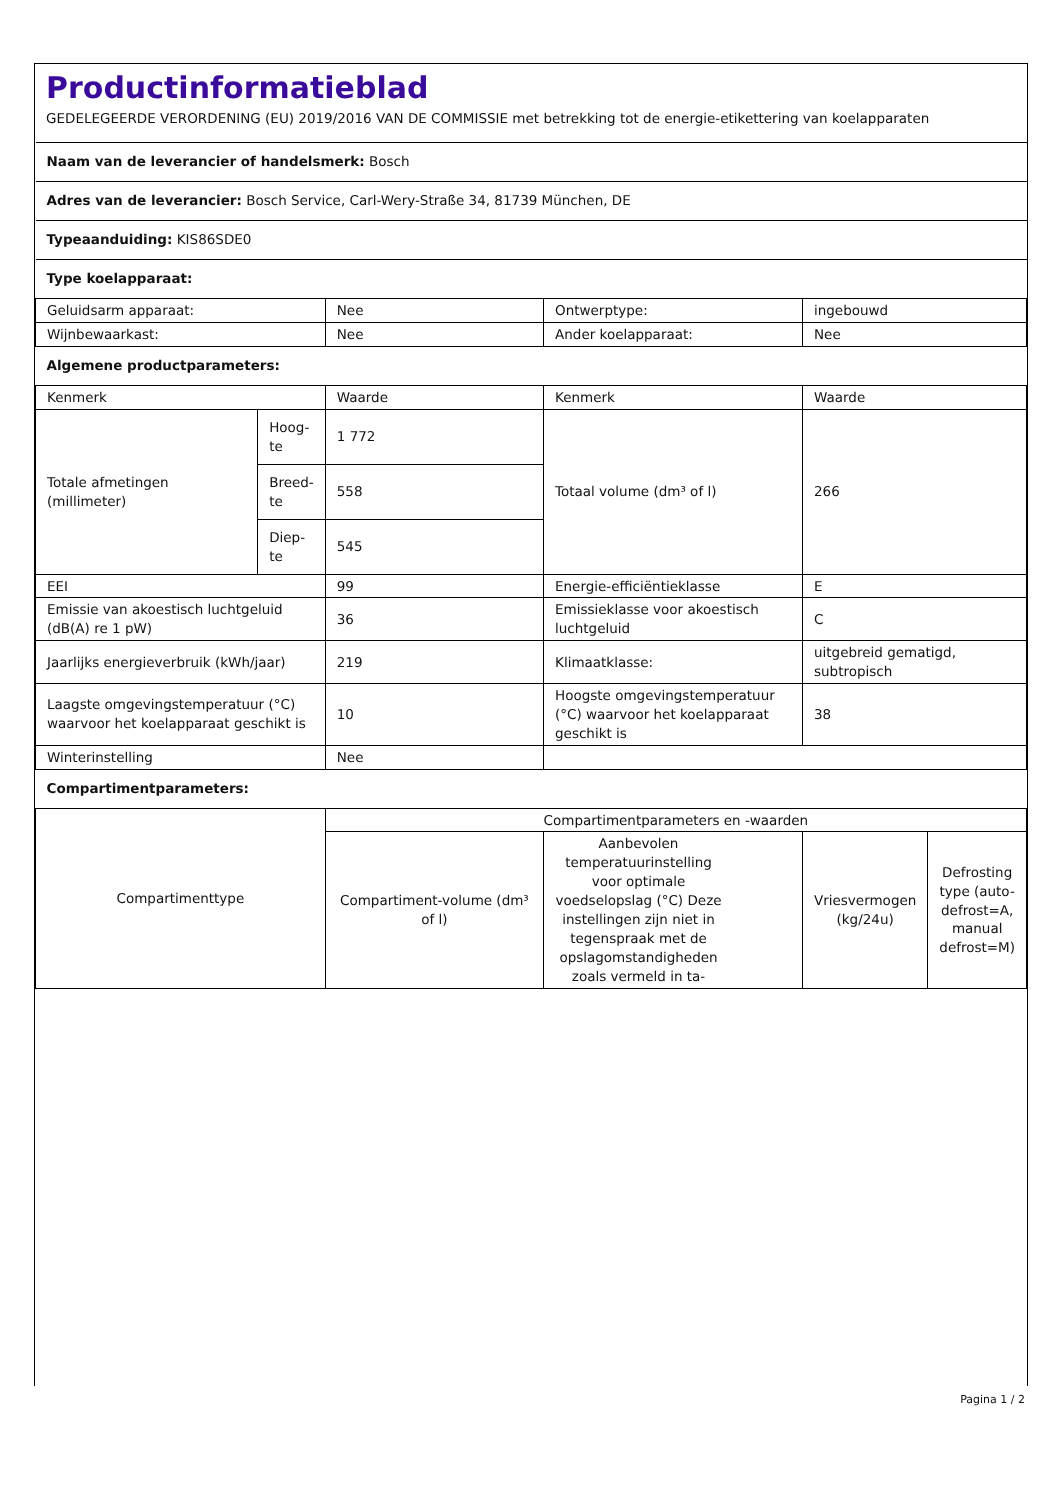Productinformatieblad
GEDELEGEERDE VERORDENING (EU) 2019/2016 VAN DE COMMISSIE met betrekking tot de energie-etikettering van koelapparaten
| Naam van de leverancier of handelsmerk: Bosch | | | | | |
| Adres van de leverancier: Bosch Service, Carl-Wery-Straße 34, 81739 München, DE | | | | | |
| Typeaanduiding: KIS86SDE0 | | | | | |
| Type koelapparaat: | | | | | |
| Geluidsarm apparaat: | | Nee | Ontwerptype: | ingebouwd | |
| Wijnbewaarkast: | | Nee | Ander koelapparaat: | Nee | |
| Algemene productparameters: | | | | | |
| Kenmerk | | Waarde | Kenmerk | Waarde | |
| Totale afmetingen (millimeter) | Hoog-te | 1 772 | Totaal volume (dm³ of l) | 266 | |
| | Breed-te | 558 | | | |
| | Diep-te | 545 | | | |
| EEI | | 99 | Energie-efficiëntieklasse | E | |
| Emissie van akoestisch luchtgeluid (dB(A) re 1 pW) | | 36 | Emissieklasse voor akoestisch luchtgeluid | C | |
| Jaarlijks energieverbruik (kWh/jaar) | | 219 | Klimaatklasse: | uitgebreid gematigd, subtropisch | |
| Laagste omgevingstemperatuur (°C) waarvoor het koelapparaat geschikt is | | 10 | Hoogste omgevingstemperatuur (°C) waarvoor het koelapparaat geschikt is | 38 | |
| Winterinstelling | | Nee | | | |
| Compartimentparameters: | | | | | |
| Compartimenttype | | Compartimentparameters en -waarden | | | |
| | | Compartiment-volume (dm³ of l) | Aanbevolen temperatuurinstelling voor optimale voedselopslag (°C) Deze instellingen zijn niet in tegenspraak met de opslagomstandigheden zoals vermeld in ta- | Vriesvermogen (kg/24u) | Defrosting type (auto-defrost=A, manual defrost=M) |
Pagina 1 / 2